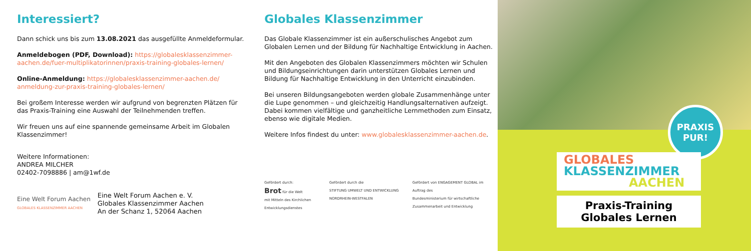Interessiert?
Dann schick uns bis zum 13.08.2021 das ausgefüllte Anmeldeformular.
Anmeldebogen (PDF, Download): https://globalesklassenzimmer-aachen.de/fuer-multiplikatorinnen/praxis-training-globales-lernen/
Online-Anmeldung: https://globalesklassenzimmer-aachen.de/ anmeldung-zur-praxis-training-globales-lernen/
Bei großem Interesse werden wir aufgrund von begrenzten Plätzen für das Praxis-Training eine Auswahl der Teilnehmenden treffen.
Wir freuen uns auf eine spannende gemeinsame Arbeit im Globalen Klassenzimmer!
Weitere Informationen:
ANDREA MILCHER
02402-7098886 | am@1wf.de
Eine Welt Forum Aachen
GLOBALES KLASSENZIMMER AACHEN
Eine Welt Forum Aachen e. V.
Globales Klassenzimmer Aachen
An der Schanz 1, 52064 Aachen
Globales Klassenzimmer
Das Globale Klassenzimmer ist ein außerschulisches Angebot zum Globalen Lernen und der Bildung für Nachhaltige Entwicklung in Aachen.
Mit den Angeboten des Globalen Klassenzimmers möchten wir Schulen und Bildungseinrichtungen darin unterstützen Globales Lernen und Bildung für Nachhaltige Entwicklung in den Unterricht einzubinden.
Bei unseren Bildungsangeboten werden globale Zusammenhänge unter die Lupe genommen – und gleichzeitig Handlungsalternativen aufzeigt. Dabei kommen vielfältige und ganzheitliche Lernmethoden zum Einsatz, ebenso wie digitale Medien.
Weitere Infos findest du unter: www.globalesklassenzimmer-aachen.de.
Gefördert durch:
Brot für die Welt
mit Mitteln des Kirchlichen Entwicklungsdienstes
Gefördert durch die
STIFTUNG UMWELT UND ENTWICKLUNG NORDRHEIN-WESTFALEN
Gefördert von ENGAGEMENT GLOBAL im Auftrag des
Bundesministerium für wirtschaftliche Zusammenarbeit und Entwicklung
PRAXIS
PUR!
GLOBALES
KLASSENZIMMER
AACHEN
Praxis-Training
Globales Lernen